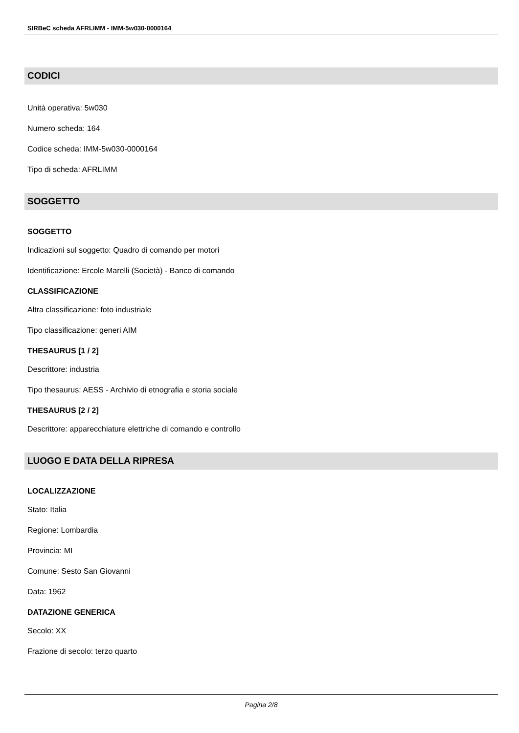SIRBeC scheda AFRLIMM - IMM-5w030-0000164
CODICI
Unità operativa: 5w030
Numero scheda: 164
Codice scheda: IMM-5w030-0000164
Tipo di scheda: AFRLIMM
SOGGETTO
SOGGETTO
Indicazioni sul soggetto: Quadro di comando per motori
Identificazione: Ercole Marelli (Società) - Banco di comando
CLASSIFICAZIONE
Altra classificazione: foto industriale
Tipo classificazione: generi AIM
THESAURUS [1 / 2]
Descrittore: industria
Tipo thesaurus: AESS - Archivio di etnografia e storia sociale
THESAURUS [2 / 2]
Descrittore: apparecchiature elettriche di comando e controllo
LUOGO E DATA DELLA RIPRESA
LOCALIZZAZIONE
Stato: Italia
Regione: Lombardia
Provincia: MI
Comune: Sesto San Giovanni
Data: 1962
DATAZIONE GENERICA
Secolo: XX
Frazione di secolo: terzo quarto
Pagina 2/8